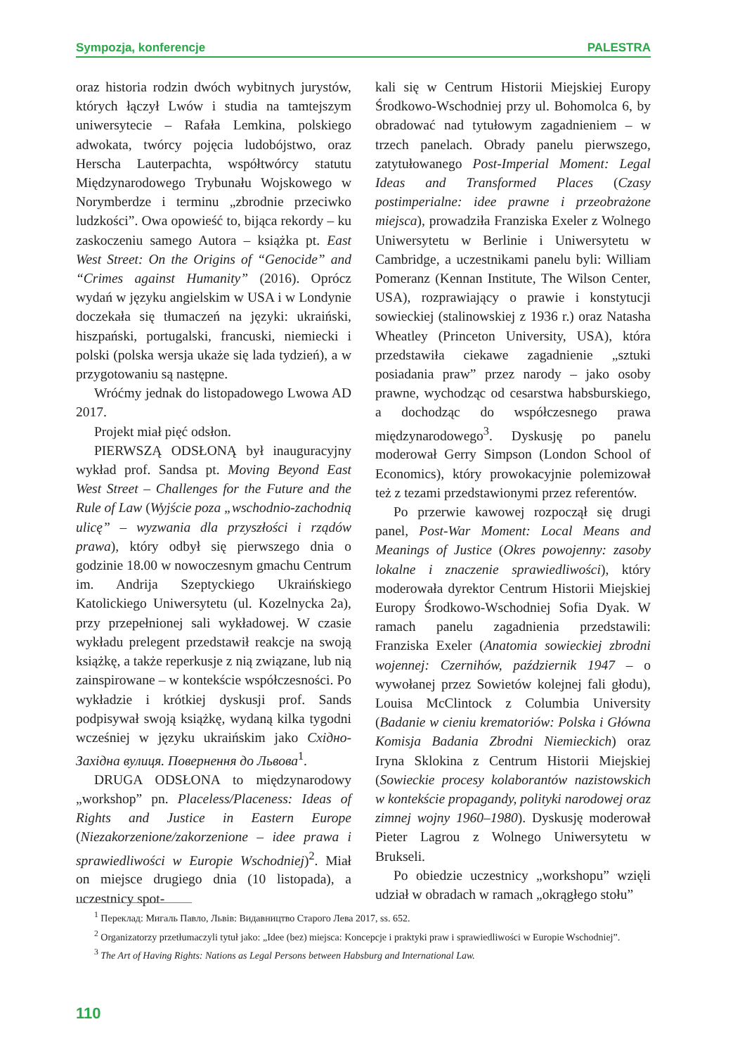Sympozja, konferencje PALESTRA
oraz historia rodzin dwóch wybitnych jurystów, których łączył Lwów i studia na tamtejszym uniwersytecie – Rafała Lemkina, polskiego adwokata, twórcy pojęcia ludobójstwo, oraz Herscha Lauterpachta, współtwórcy statutu Międzynarodowego Trybunału Wojskowego w Norymberdze i terminu „zbrodnie przeciwko ludzkości”. Owa opowieść to, bijąca rekordy – ku zaskoczeniu samego Autora – książka pt. East West Street: On the Origins of “Genocide” and “Crimes against Humanity” (2016). Oprócz wydań w języku angielskim w USA i w Londynie doczekała się tłumaczeń na języki: ukraiński, hiszpański, portugalski, francuski, niemiecki i polski (polska wersja ukaże się lada tydzień), a w przygotowaniu są następne.
Wróćmy jednak do listopadowego Lwowa AD 2017.
Projekt miał pięć odsłon.
PIERWSZĄ ODSŁONĄ był inauguracyjny wykład prof. Sandsa pt. Moving Beyond East West Street – Challenges for the Future and the Rule of Law (Wyjście poza „wschodnio-zachodnią ulicę” – wyzwania dla przyszłości i rządów prawa), który odbył się pierwszego dnia o godzinie 18.00 w nowoczesnym gmachu Centrum im. Andrija Szeptyckiego Ukraińskiego Katolickiego Uniwersytetu (ul. Kozelnycka 2a), przy przepełnionej sali wykładowej. W czasie wykładu prelegent przedstawił reakcje na swoją książkę, a także reperkusje z nią związane, lub nią zainspirowane – w kontekście współczesności. Po wykładzie i krótkiej dyskusji prof. Sands podpisywał swoją książkę, wydaną kilka tygodni wcześniej w języku ukraińskim jako Східно-Західна вулиця. Повернення до Львова<sup>1</sup>.
DRUGA ODSŁONA to międzynarodowy „workshop” pn. Placeless/Placeness: Ideas of Rights and Justice in Eastern Europe (Niezakorzenione/zakorzenione – idee prawa i sprawiedliwości w Europie Wschodniej)<sup>2</sup>. Miał on miejsce drugiego dnia (10 listopada), a uczestnicy spot-
kali się w Centrum Historii Miejskiej Europy Środkowo-Wschodniej przy ul. Bohomolca 6, by obradować nad tytułowym zagadnieniem – w trzech panelach. Obrady panelu pierwszego, zatytułowanego Post-Imperial Moment: Legal Ideas and Transformed Places (Czasy postimperialne: idee prawne i przeobrażone miejsca), prowadziła Franziska Exeler z Wolnego Uniwersytetu w Berlinie i Uniwersytetu w Cambridge, a uczestnikami panelu byli: William Pomeranz (Kennan Institute, The Wilson Center, USA), rozprawiający o prawie i konstytucji sowieckiej (stalinowskiej z 1936 r.) oraz Natasha Wheatley (Princeton University, USA), która przedstawiła ciekawe zagadnienie „sztuki posiadania praw” przez narody – jako osoby prawne, wychodząc od cesarstwa habsburskiego, a dochodząc do współczesnego prawa międzynarodowego<sup>3</sup>. Dyskusję po panelu moderował Gerry Simpson (London School of Economics), który prowokacyjnie polemizował też z tezami przedstawionymi przez referentów.
Po przerwie kawowej rozpoczął się drugi panel, Post-War Moment: Local Means and Meanings of Justice (Okres powojenny: zasoby lokalne i znaczenie sprawiedliwości), który moderowała dyrektor Centrum Historii Miejskiej Europy Środkowo-Wschodniej Sofia Dyak. W ramach panelu zagadnienia przedstawili: Franziska Exeler (Anatomia sowieckiej zbrodni wojennej: Czernihów, październik 1947 – o wywołanej przez Sowietów kolejnej fali głodu), Louisa McClintock z Columbia University (Badanie w cieniu krematoriów: Polska i Główna Komisja Badania Zbrodni Niemieckich) oraz Iryna Sklokina z Centrum Historii Miejskiej (Sowieckie procesy kolaborantów nazistowskich w kontekście propagandy, polityki narodowej oraz zimnej wojny 1960–1980). Dyskusję moderował Pieter Lagrou z Wolnego Uniwersytetu w Brukseli.
Po obiedzie uczestnicy „workshopu” wzięli udział w obradach w ramach „okrągłego stołu”
<sup>1</sup> Переклад: Мигаль Павло, Львів: Видавництво Старого Лева 2017, ss. 652.
<sup>2</sup> Organizatorzy przetłumaczyli tytuł jako: „Idee (bez) miejsca: Koncepcje i praktyki praw i sprawiedliwości w Europie Wschodniej”.
<sup>3</sup> The Art of Having Rights: Nations as Legal Persons between Habsburg and International Law.
110